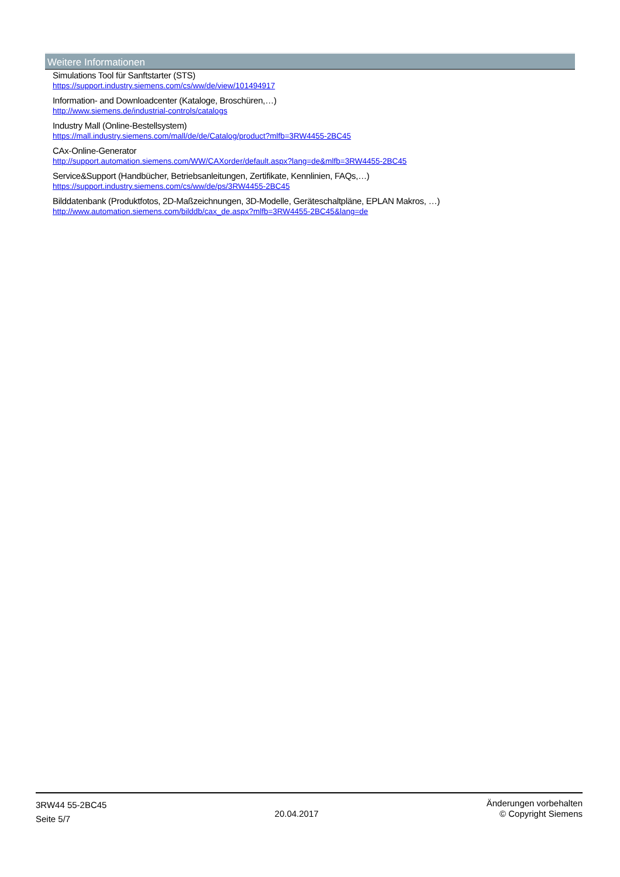Weitere Informationen
Simulations Tool für Sanftstarter (STS)
https://support.industry.siemens.com/cs/ww/de/view/101494917
Information- and Downloadcenter (Kataloge, Broschüren,…)
http://www.siemens.de/industrial-controls/catalogs
Industry Mall (Online-Bestellsystem)
https://mall.industry.siemens.com/mall/de/de/Catalog/product?mlfb=3RW4455-2BC45
CAx-Online-Generator
http://support.automation.siemens.com/WW/CAXorder/default.aspx?lang=de&mlfb=3RW4455-2BC45
Service&Support (Handbücher, Betriebsanleitungen, Zertifikate, Kennlinien, FAQs,…)
https://support.industry.siemens.com/cs/ww/de/ps/3RW4455-2BC45
Bilddatenbank (Produktfotos, 2D-Maßzeichnungen, 3D-Modelle, Geräteschaltpläne, EPLAN Makros, …)
http://www.automation.siemens.com/bilddb/cax_de.aspx?mlfb=3RW4455-2BC45&lang=de
3RW44 55-2BC45
Seite 5/7
20.04.2017
Änderungen vorbehalten
© Copyright Siemens